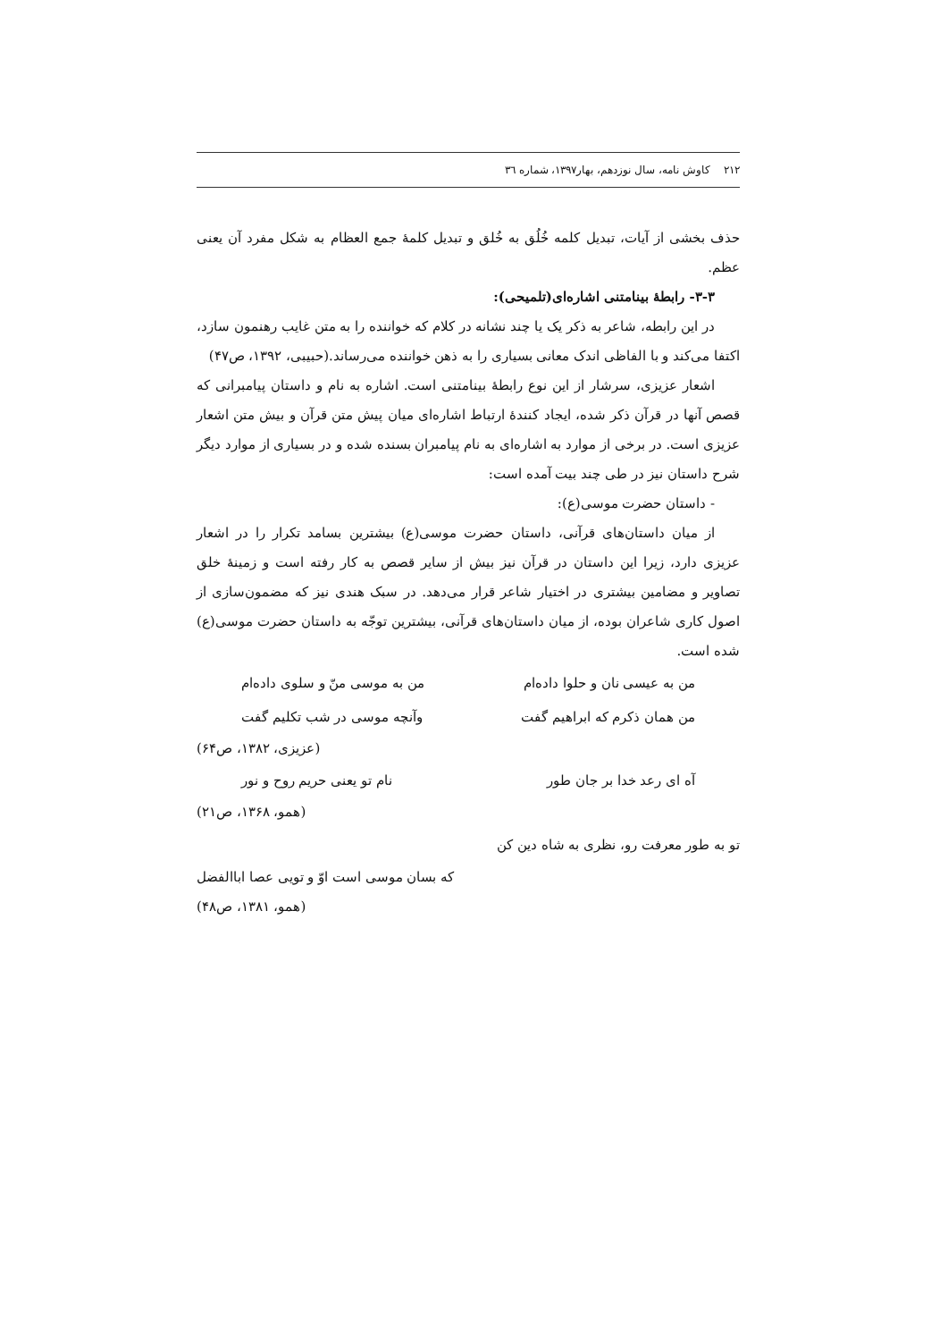۲۱۲ کاوش نامه، سال نوزدهم، بهار۱۳۹۷، شماره ٣٦
حذف بخشی از آیات، تبدیل کلمه خُلُق به خُلق و تبدیل کلمهٔ جمع العظام به شکل مفرد آن یعنی عظم.
۳-۳- رابطهٔ بینامتنی اشاره‌ای(تلمیحی):
در این رابطه، شاعر به ذکر یک یا چند نشانه در کلام که خواننده را به متن غایب رهنمون سازد، اکتفا می‌کند و با الفاظی اندک معانی بسیاری را به ذهن خواننده می‌رساند.(حبیبی، ۱۳۹۲، ص۴۷)
اشعار عزیزی، سرشار از این نوع رابطهٔ بینامتنی است. اشاره به نام و داستان پیامبرانی که قصص آنها در قرآن ذکر شده، ایجاد کنندهٔ ارتباط اشاره‌ای میان پیش متن قرآن و بیش متن اشعار عزیزی است. در برخی از موارد به اشاره‌ای به نام پیامبران بسنده شده و در بسیاری از موارد دیگر شرح داستان نیز در طی چند بیت آمده است:
- داستان حضرت موسی(ع):
از میان داستان‌های قرآنی، داستان حضرت موسی(ع) بیشترین بسامد تکرار را در اشعار عزیزی دارد، زیرا این داستان در قرآن نیز بیش از سایر قصص به کار رفته است و زمینهٔ خلق تصاویر و مضامین بیشتری در اختیار شاعر قرار می‌دهد. در سبک هندی نیز که مضمون‌سازی از اصول کاری شاعران بوده، از میان داستان‌های قرآنی، بیشترین توجّه به داستان حضرت موسی(ع) شده است.
من به عیسی نان و حلوا داده‌ام من به موسی منّ و سلوی داده‌ام
من همان ذکرم که ابراهیم گفت وآنچه موسی در شب تکلیم گفت
(عزیزی، ۱۳۸۲، ص۶۴)
آه ای رعد خدا بر جان طور نام تو یعنی حریم روح و نور
(همو، ۱۳۶۸، ص۲۱)
تو به طور معرفت رو، نظری به شاه دین کن
که بسان موسی است اوّ و تویی عصا اباالفضل
(همو، ۱۳۸۱، ص۴۸)